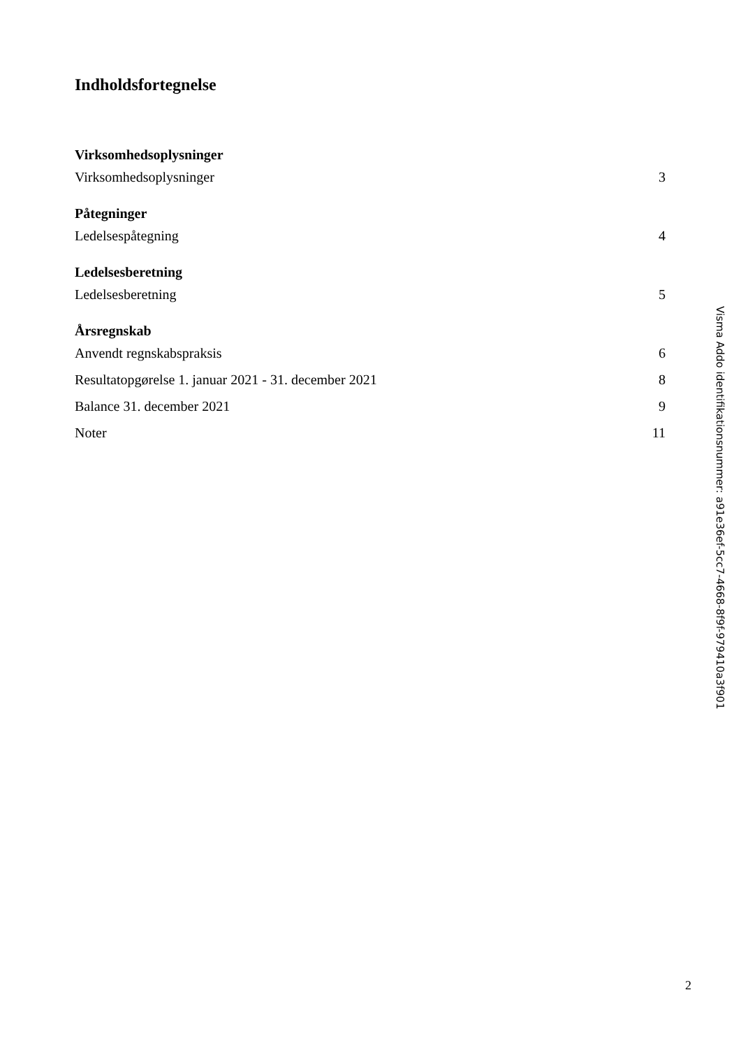Indholdsfortegnelse
Virksomhedsoplysninger
Virksomhedsoplysninger 3
Påtegninger
Ledelsespåtegning 4
Ledelsesberetning
Ledelsesberetning 5
Årsregnskab
Anvendt regnskabspraksis 6
Resultatopgørelse 1. januar 2021 - 31. december 2021 8
Balance 31. december 2021 9
Noter 11
2
Visma Addo identifikationsnummer: a91e36ef-5cc7-4668-8f9f-979410a3f901